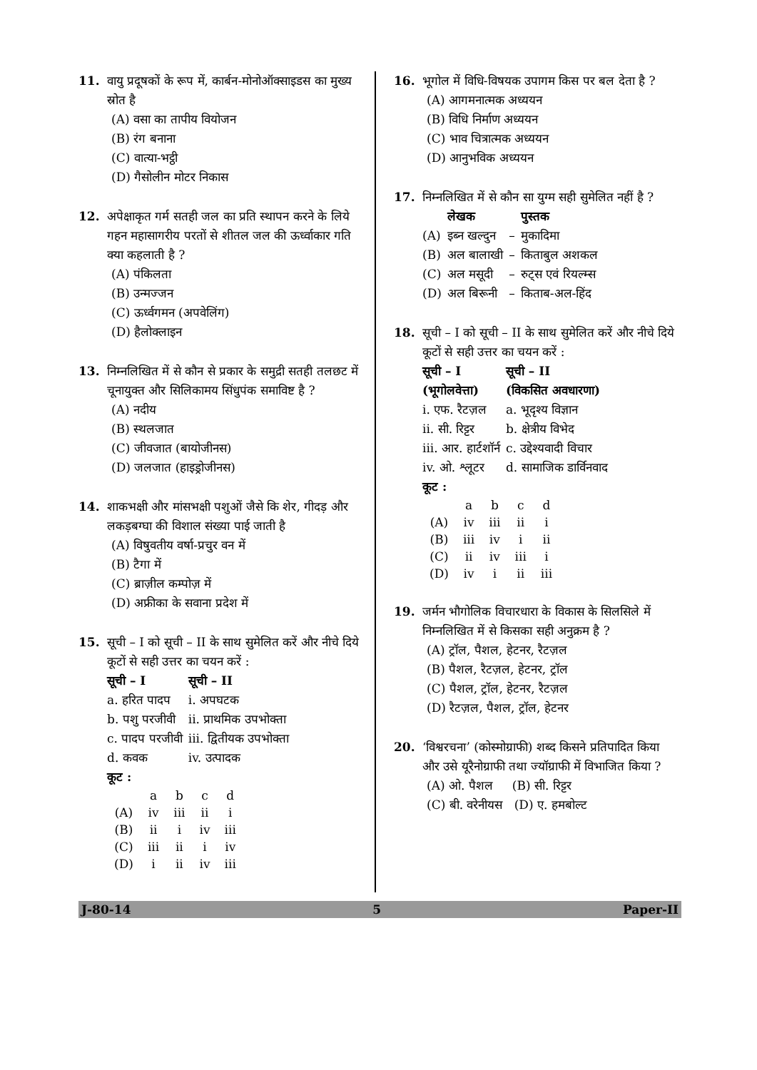11. वायु प्रदूषकों के रूप में, कार्बन-मोनोऑक्साइडस का मुख्य स्रोत है
(A) वसा का तापीय वियोजन
(B) रंग बनाना
(C) वात्या-भट्ठी
(D) गैसोलीन मोटर निकास
12. अपेक्षाकृत गर्म सतही जल का प्रति स्थापन करने के लिये गहन महासागरीय परतों से शीतल जल की ऊर्ध्वाकार गति क्या कहलाती है ?
(A) पंकिलता
(B) उन्मज्जन
(C) ऊर्ध्वगमन (अपवेलिंग)
(D) हैलोक्लाइन
13. निम्नलिखित में से कौन से प्रकार के समुद्री सतही तलछट में चूनायुक्त और सिलिकामय सिंधुपंक समाविष्ट है ?
(A) नदीय
(B) स्थलजात
(C) जीवजात (बायोजीनस)
(D) जलजात (हाइड्रोजीनस)
14. शाकभक्षी और मांसभक्षी पशुओं जैसे कि शेर, गीदड़ और लकड़बग्घा की विशाल संख्या पाई जाती है
(A) विषुवतीय वर्षा-प्रचुर वन में
(B) टैगा में
(C) ब्राज़ील कम्पोज़ में
(D) अफ्रीका के सवाना प्रदेश में
15. सूची – I को सूची – II के साथ सुमेलित करें और नीचे दिये कूटों से सही उत्तर का चयन करें :
| सूची – I | सूची – II |
| --- | --- |
| a. हरित पादप | i. अपघटक |
| b. पशु परजीवी | ii. प्राथमिक उपभोक्ता |
| c. पादप परजीवी | iii. द्वितीयक उपभोक्ता |
| d. कवक | iv. उत्पादक |
कूट :
| | a | b | c | d |
| (A) | iv | iii | ii | i |
| (B) | ii | i | iv | iii |
| (C) | iii | ii | i | iv |
| (D) | i | ii | iv | iii |
16. भूगोल में विधि-विषयक उपागम किस पर बल देता है ?
(A) आगमनात्मक अध्ययन
(B) विधि निर्माण अध्ययन
(C) भाव चित्रात्मक अध्ययन
(D) आनुभविक अध्ययन
17. निम्नलिखित में से कौन सा युग्म सही सुमेलित नहीं है ?
| | लेखक | | पुस्तक |
| --- | --- | --- | --- |
| (A) | इब्न खल्दुन | – | मुकादिमा |
| (B) | अल बालाखी | – | किताबुल अशकल |
| (C) | अल मसूदी | – | रुट्स एवं रियल्म्स |
| (D) | अल बिरूनी | – | किताब-अल-हिंद |
18. सूची – I को सूची – II के साथ सुमेलित करें और नीचे दिये कूटों से सही उत्तर का चयन करें :
| सूची – I (भूगोलवेत्ता) | सूची – II (विकसित अवधारणा) |
| --- | --- |
| i. एफ. रैटज़ल | a. भूदृश्य विज्ञान |
| ii. सी. रिट्टर | b. क्षेत्रीय विभेद |
| iii. आर. हार्टशॉर्न | c. उद्देश्यवादी विचार |
| iv. ओ. श्लूटर | d. सामाजिक डार्विनवाद |
कूट :
| | a | b | c | d |
| (A) | iv | iii | ii | i |
| (B) | iii | iv | i | ii |
| (C) | ii | iv | iii | i |
| (D) | iv | i | ii | iii |
19. जर्मन भौगोलिक विचारधारा के विकास के सिलसिले में निम्नलिखित में से किसका सही अनुक्रम है ?
(A) ट्रॉल, पैशल, हेटनर, रैटज़ल
(B) पैशल, रैटज़ल, हेटनर, ट्रॉल
(C) पैशल, ट्रॉल, हेटनर, रैटज़ल
(D) रैटज़ल, पैशल, ट्रॉल, हेटनर
20. ‘विश्वरचना’ (कोस्मोग्राफी) शब्द किसने प्रतिपादित किया और उसे यूरैनोग्राफी तथा ज्यॉग्राफी में विभाजित किया ?
(A) ओ. पैशल (B) सी. रिट्टर
(C) बी. वरेनीयस (D) ए. हमबोल्ट
J-80-14 5 Paper-II